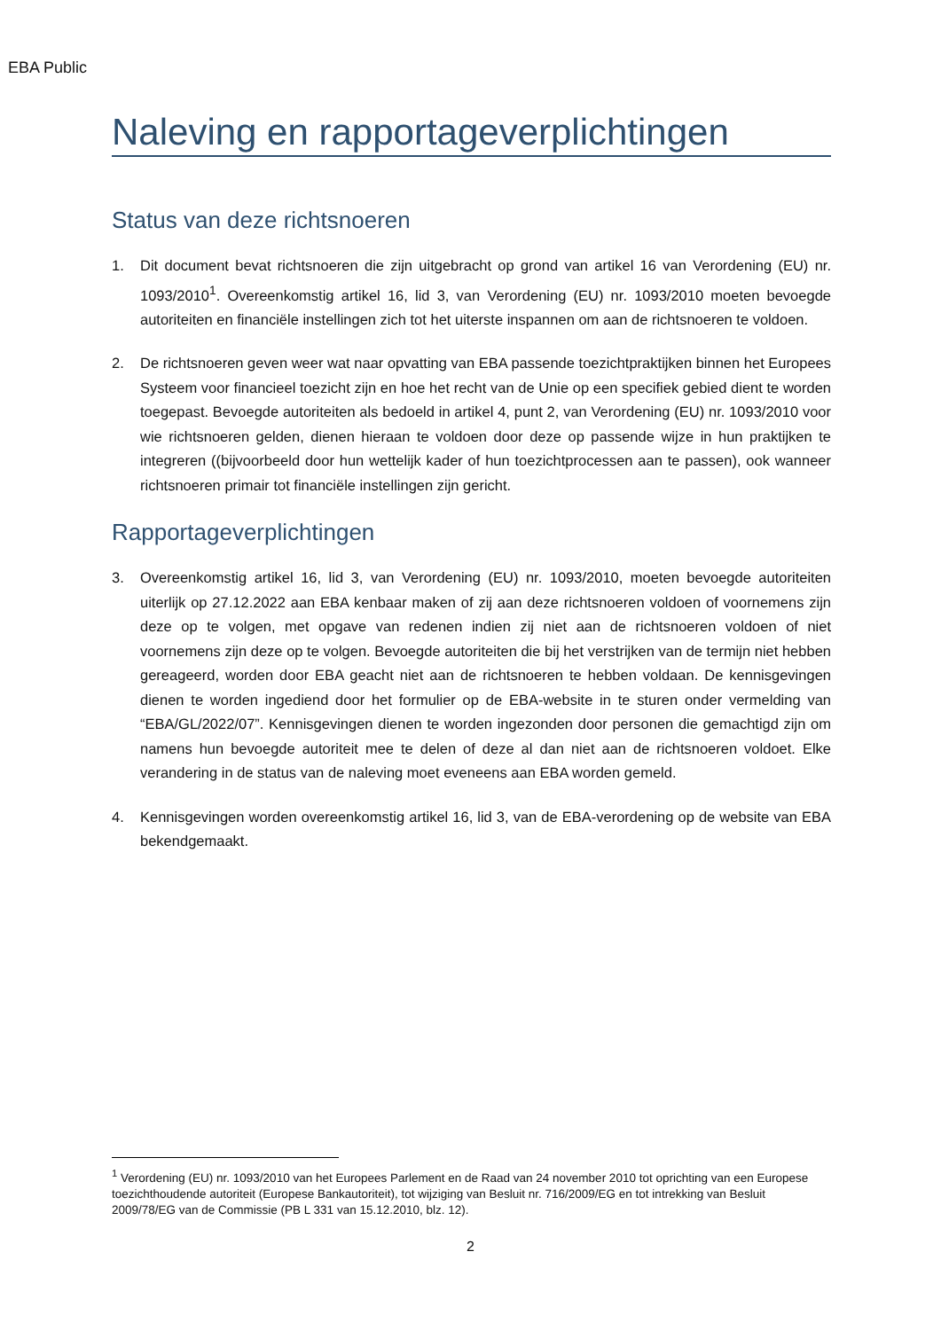EBA Public
Naleving en rapportageverplichtingen
Status van deze richtsnoeren
1. Dit document bevat richtsnoeren die zijn uitgebracht op grond van artikel 16 van Verordening (EU) nr. 1093/2010<sup>1</sup>. Overeenkomstig artikel 16, lid 3, van Verordening (EU) nr. 1093/2010 moeten bevoegde autoriteiten en financiële instellingen zich tot het uiterste inspannen om aan de richtsnoeren te voldoen.
2. De richtsnoeren geven weer wat naar opvatting van EBA passende toezichtpraktijken binnen het Europees Systeem voor financieel toezicht zijn en hoe het recht van de Unie op een specifiek gebied dient te worden toegepast. Bevoegde autoriteiten als bedoeld in artikel 4, punt 2, van Verordening (EU) nr. 1093/2010 voor wie richtsnoeren gelden, dienen hieraan te voldoen door deze op passende wijze in hun praktijken te integreren ((bijvoorbeeld door hun wettelijk kader of hun toezichtprocessen aan te passen), ook wanneer richtsnoeren primair tot financiële instellingen zijn gericht.
Rapportageverplichtingen
3. Overeenkomstig artikel 16, lid 3, van Verordening (EU) nr. 1093/2010, moeten bevoegde autoriteiten uiterlijk op 27.12.2022 aan EBA kenbaar maken of zij aan deze richtsnoeren voldoen of voornemens zijn deze op te volgen, met opgave van redenen indien zij niet aan de richtsnoeren voldoen of niet voornemens zijn deze op te volgen. Bevoegde autoriteiten die bij het verstrijken van de termijn niet hebben gereageerd, worden door EBA geacht niet aan de richtsnoeren te hebben voldaan. De kennisgevingen dienen te worden ingediend door het formulier op de EBA-website in te sturen onder vermelding van “EBA/GL/2022/07”. Kennisgevingen dienen te worden ingezonden door personen die gemachtigd zijn om namens hun bevoegde autoriteit mee te delen of deze al dan niet aan de richtsnoeren voldoet. Elke verandering in de status van de naleving moet eveneens aan EBA worden gemeld.
4. Kennisgevingen worden overeenkomstig artikel 16, lid 3, van de EBA-verordening op de website van EBA bekendgemaakt.
<sup>1</sup> Verordening (EU) nr. 1093/2010 van het Europees Parlement en de Raad van 24 november 2010 tot oprichting van een Europese toezichthoudende autoriteit (Europese Bankautoriteit), tot wijziging van Besluit nr. 716/2009/EG en tot intrekking van Besluit 2009/78/EG van de Commissie (PB L 331 van 15.12.2010, blz. 12).
2